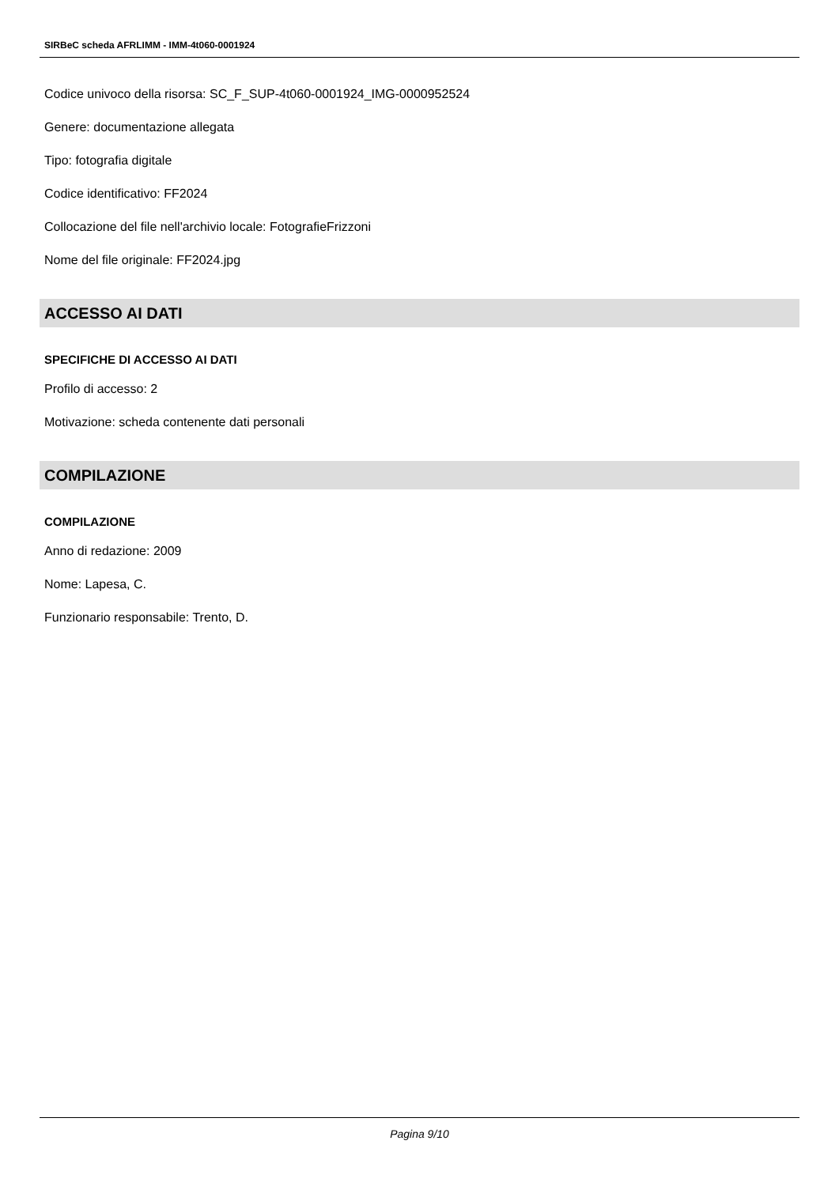SIRBeC scheda AFRLIMM - IMM-4t060-0001924
Codice univoco della risorsa: SC_F_SUP-4t060-0001924_IMG-0000952524
Genere: documentazione allegata
Tipo: fotografia digitale
Codice identificativo: FF2024
Collocazione del file nell'archivio locale: FotografieFrizzoni
Nome del file originale: FF2024.jpg
ACCESSO AI DATI
SPECIFICHE DI ACCESSO AI DATI
Profilo di accesso: 2
Motivazione: scheda contenente dati personali
COMPILAZIONE
COMPILAZIONE
Anno di redazione: 2009
Nome: Lapesa, C.
Funzionario responsabile: Trento, D.
Pagina 9/10